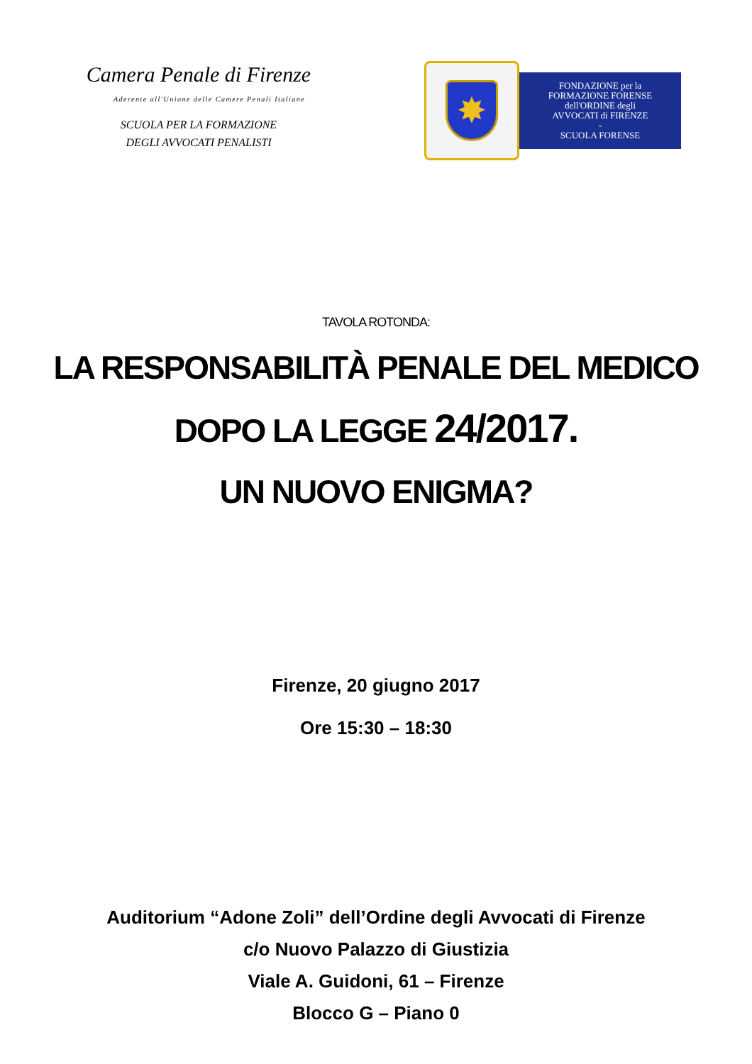Camera Penale di Firenze
Aderente all'Unione delle Camere Penali Italiane
SCUOLA PER LA FORMAZIONE
DEGLI AVVOCATI PENALISTI
✸
FONDAZIONE per la
FORMAZIONE FORENSE
dell'ORDINE degli
AVVOCATI di FIRENZE
-
SCUOLA FORENSE
TAVOLA ROTONDA:
LA RESPONSABILITÀ PENALE DEL MEDICO
DOPO LA LEGGE 24/2017.
UN NUOVO ENIGMA?
Firenze, 20 giugno 2017
Ore 15:30 – 18:30
Auditorium “Adone Zoli” dell’Ordine degli Avvocati di Firenze
c/o Nuovo Palazzo di Giustizia
Viale A. Guidoni, 61 – Firenze
Blocco G – Piano 0